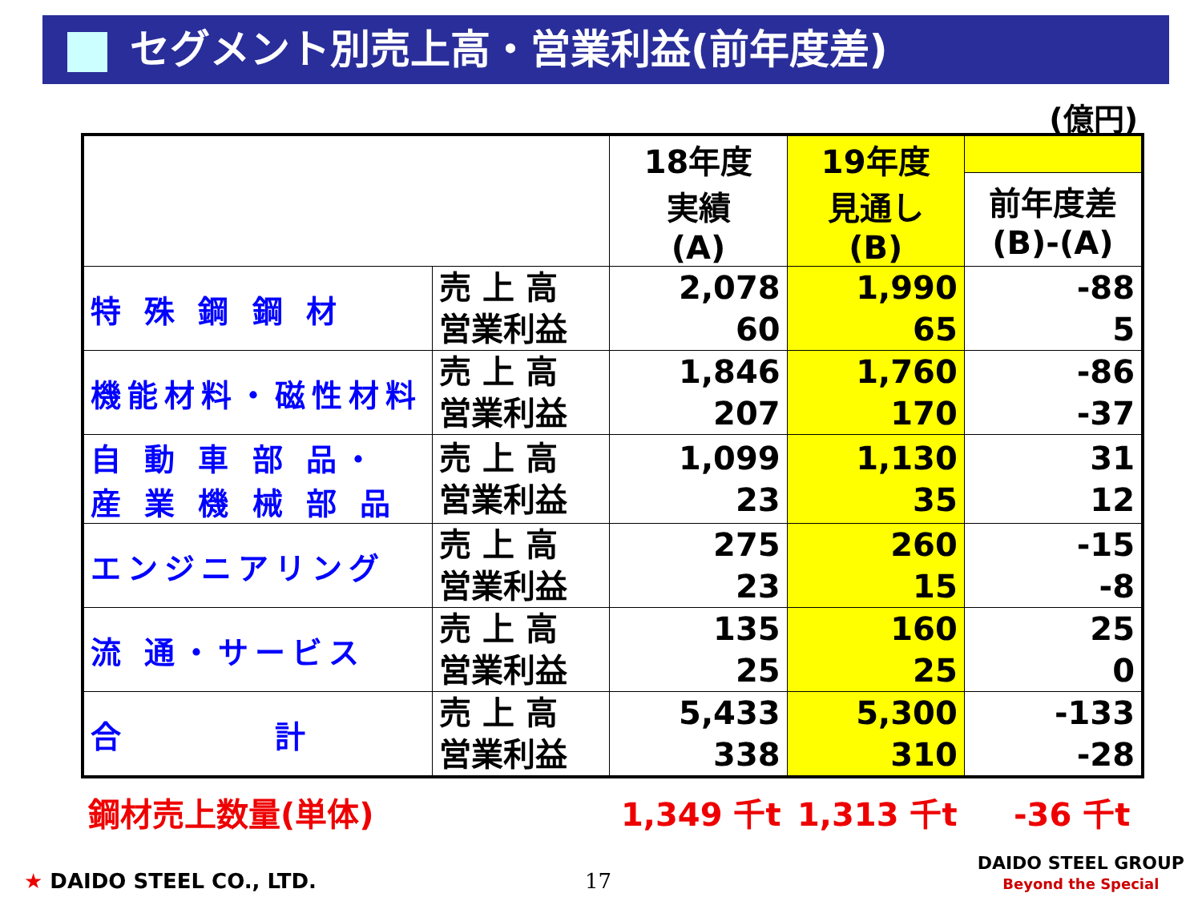セグメント別売上高・営業利益(前年度差)
(億円)
| | | 18年度 実績 (A) | 19年度 見通し (B) | |
| --- | --- | --- | --- | --- |
| | | | | 前年度差 (B)-(A) |
| 特 殊 鋼 鋼 材 | 売 上 高 営業利益 | 2,078 60 | 1,990 65 | -88 5 |
| 機能材料・磁性材料 | 売 上 高 営業利益 | 1,846 207 | 1,760 170 | -86 -37 |
| 自 動 車 部 品・ 産 業 機 械 部 品 | 売 上 高 営業利益 | 1,099 23 | 1,130 35 | 31 12 |
| エンジニアリング | 売 上 高 営業利益 | 275 23 | 260 15 | -15 -8 |
| 流 通・サービス | 売 上 高 営業利益 | 135 25 | 160 25 | 25 0 |
| 合 計 | 売 上 高 営業利益 | 5,433 338 | 5,300 310 | -133 -28 |
鋼材売上数量(単体) 1,349 千t 1,313 千t -36 千t
★ DAIDO STEEL CO., LTD. 17
DAIDO STEEL GROUP
Beyond the Special